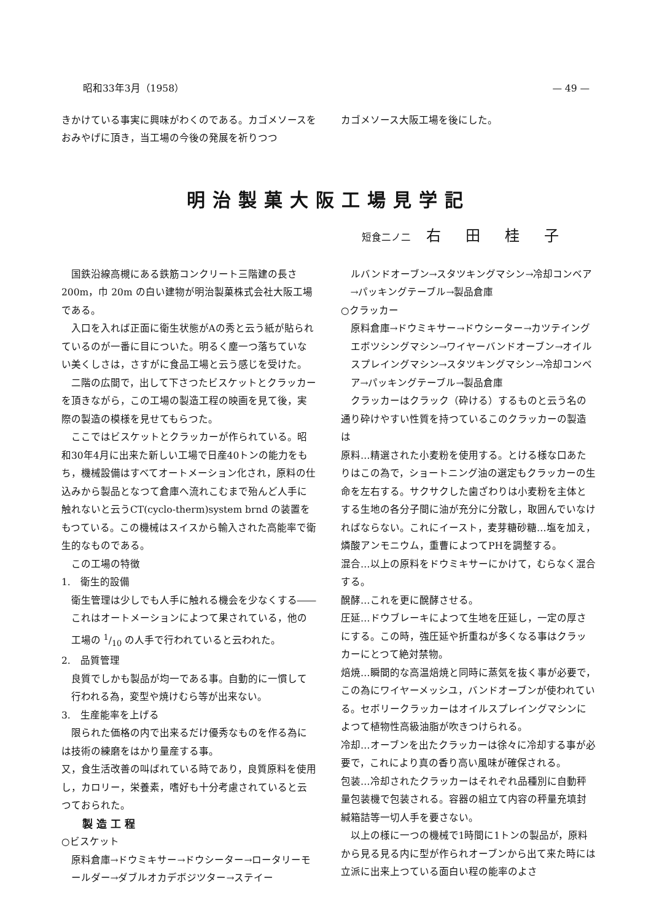昭和33年3月（1958） — 49 —
きかけている事実に興味がわくのである。カゴメソースをおみやげに頂き，当工場の今後の発展を祈りつつ
カゴメソース大阪工場を後にした。
明治製菓大阪工場見学記
短食二ノ二 右田桂子
国鉄沿線高槻にある鉄筋コンクリート三階建の長さ200m，巾 20m の白い建物が明治製菓株式会社大阪工場である。
入口を入れば正面に衛生状態がAの秀と云う紙が貼られているのが一番に目についた。明るく塵一つ落ちていない美くしさは，さすがに食品工場と云う感じを受けた。
二階の広間で，出して下さつたビスケットとクラッカーを頂きながら，この工場の製造工程の映画を見て後，実際の製造の模様を見せてもらつた。
ここではビスケットとクラッカーが作られている。昭和30年4月に出来た新しい工場で日産40トンの能力をもち，機械設備はすべてオートメーション化され，原料の仕込みから製品となつて倉庫へ流れこむまで殆んど人手に触れないと云うCT(cyclo-therm)system brnd の装置をもつている。この機械はスイスから輸入された高能率で衛生的なものである。
この工場の特徴
1.　衛生的設備
衛生管理は少しでも人手に触れる機会を少なくする――これはオートメーションによつて果されている，他の工場の 1/10 の人手で行われていると云われた。
2.　品質管理
良質でしかも製品が均一である事。自動的に一慣して行われる為，変型や焼けむら等が出来ない。
3.　生産能率を上げる
限られた価格の内で出来るだけ優秀なものを作る為には技術の練磨をはかり量産する事。
又，食生活改善の叫ばれている時であり，良質原料を使用し，カロリー，栄養素，嗜好も十分考慮されていると云つておられた。
製造工程
○ビスケット
原料倉庫→ドウミキサー→ドウシーター→ロータリーモールダー→ダブルオカデボジツター→ステイー
ルバンドオーブン→スタツキングマシン→冷却コンベア→パッキングテーブル→製品倉庫
○クラッカー
原料倉庫→ドウミキサー→ドウシーター→カツテイングエボツシングマシン→ワイヤーバンドオーブン→オイルスプレイングマシン→スタツキングマシン→冷却コンベア→パッキングテーブル→製品倉庫
クラッカーはクラック（砕ける）するものと云う名の通り砕けやすい性質を持つているこのクラッカーの製造は
原料…精選された小麦粉を使用する。とける様な口あたりはこの為で，ショートニング油の選定もクラッカーの生命を左右する。サクサクした歯ざわりは小麦粉を主体とする生地の各分子間に油が充分に分散し，取囲んでいなければならない。これにイースト，麦芽糖砂糖…塩を加え，燐酸アンモニウム，重曹によつてPHを調整する。
混合…以上の原料をドウミキサーにかけて，むらなく混合する。
醗酵…これを更に醗酵させる。
圧延…ドウブレーキによつて生地を圧延し，一定の厚さにする。この時，強圧延や折重ねが多くなる事はクラッカーにとつて絶対禁物。
焙焼…瞬間的な高温焙焼と同時に蒸気を抜く事が必要で，この為にワイヤーメッシユ，バンドオーブンが使われている。セボリークラッカーはオイルスプレイングマシンによつて植物性高級油脂が吹きつけられる。
冷却…オーブンを出たクラッカーは徐々に冷却する事が必要で，これにより真の香り高い風味が確保される。
包装…冷却されたクラッカーはそれぞれ品種別に自動秤量包装機で包装される。容器の組立て内容の秤量充填封緘箱詰等一切人手を要さない。
以上の様に一つの機械で1時間に1トンの製品が，原料から見る見る内に型が作られオーブンから出て来た時には立派に出来上つている面白い程の能率のよさ